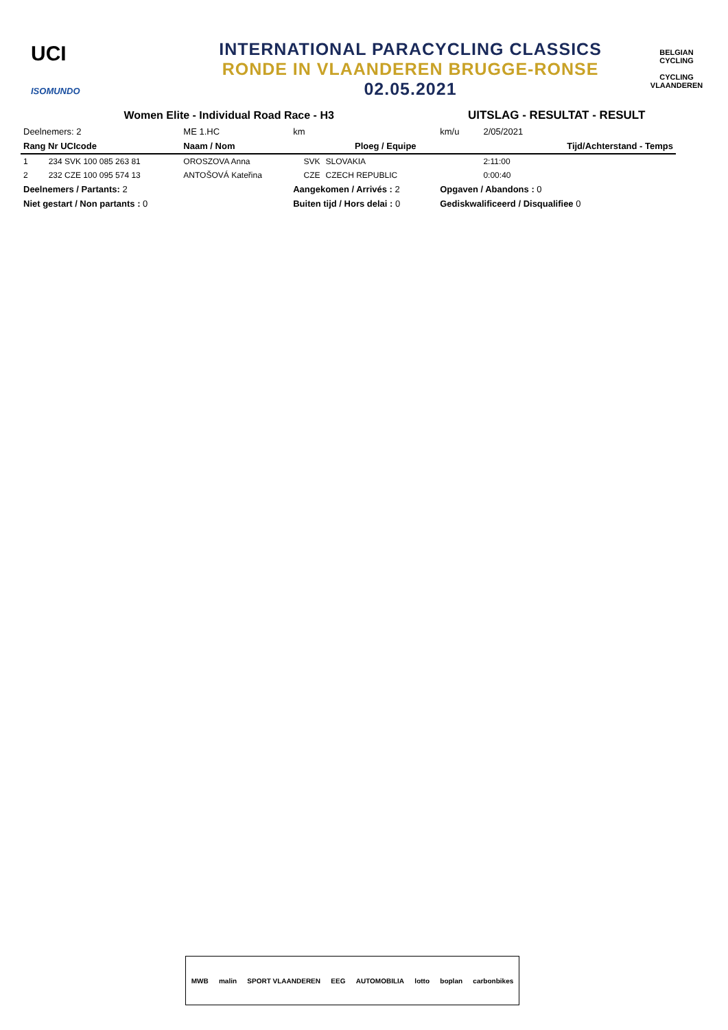UCI
ISOMUNDO
INTERNATIONAL PARACYCLING CLASSICS
RONDE IN VLAANDEREN BRUGGE-RONSE
02.05.2021
BELGIAN CYCLING
CYCLING VLAANDEREN
| Women Elite - Individual Road Race - H3 | | | | UITSLAG - RESULTAT - RESULT | |
| Deelnemers: 2 | ME 1.HC | km | | km/u | 2/05/2021 |
| Rang Nr UCIcode | Naam / Nom | Ploeg / Equipe | | | Tijd/Achterstand - Temps |
| 1 234 SVK 100 085 263 81 | OROSZOVA Anna | SVK | SLOVAKIA | | 2:11:00 |
| 2 232 CZE 100 095 574 13 | ANTOŠOVÁ Kateřina | CZE | CZECH REPUBLIC | | 0:00:40 |
| Deelnemers / Partants: 2 | | Aangekomen / Arrivés : 2 | | Opgaven / Abandons : 0 | |
| Niet gestart / Non partants : 0 | | Buiten tijd / Hors delai : 0 | | Gediskwalificeerd / Disqualifiee 0 | |
MWB malin SPORT VLAANDEREN EEG AUTOMOBILIA lotto boplan carbonbikes